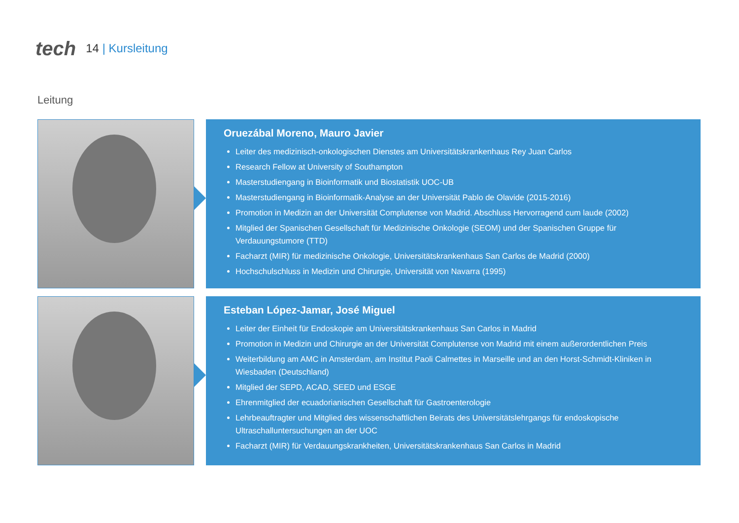tech 14 | Kursleitung
Leitung
Oruezábal Moreno, Mauro Javier
Leiter des medizinisch-onkologischen Dienstes am Universitätskrankenhaus Rey Juan Carlos
Research Fellow at University of Southampton
Masterstudiengang in Bioinformatik und Biostatistik UOC-UB
Masterstudiengang in Bioinformatik-Analyse an der Universität Pablo de Olavide (2015-2016)
Promotion in Medizin an der Universität Complutense von Madrid. Abschluss Hervorragend cum laude (2002)
Mitglied der Spanischen Gesellschaft für Medizinische Onkologie (SEOM) und der Spanischen Gruppe für Verdauungstumore (TTD)
Facharzt (MIR) für medizinische Onkologie, Universitätskrankenhaus San Carlos de Madrid (2000)
Hochschulschluss in Medizin und Chirurgie, Universität von Navarra (1995)
Esteban López-Jamar, José Miguel
Leiter der Einheit für Endoskopie am Universitätskrankenhaus San Carlos in Madrid
Promotion in Medizin und Chirurgie an der Universität Complutense von Madrid mit einem außerordentlichen Preis
Weiterbildung am AMC in Amsterdam, am Institut Paoli Calmettes in Marseille und an den Horst-Schmidt-Kliniken in Wiesbaden (Deutschland)
Mitglied der SEPD, ACAD, SEED und ESGE
Ehrenmitglied der ecuadorianischen Gesellschaft für Gastroenterologie
Lehrbeauftragter und Mitglied des wissenschaftlichen Beirats des Universitätslehrgangs für endoskopische Ultraschalluntersuchungen an der UOC
Facharzt (MIR) für Verdauungskrankheiten, Universitätskrankenhaus San Carlos in Madrid